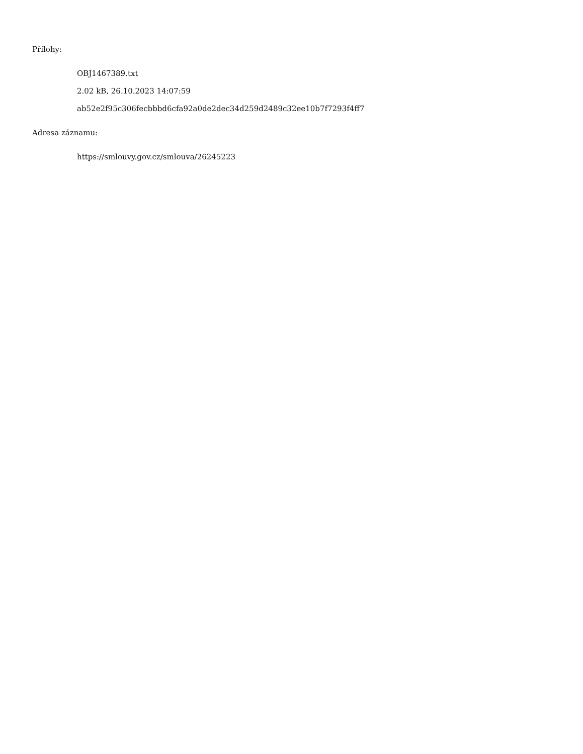Přílohy:
OBJ1467389.txt
2.02 kB, 26.10.2023 14:07:59
ab52e2f95c306fecbbbd6cfa92a0de2dec34d259d2489c32ee10b7f7293f4ff7
Adresa záznamu:
https://smlouvy.gov.cz/smlouva/26245223